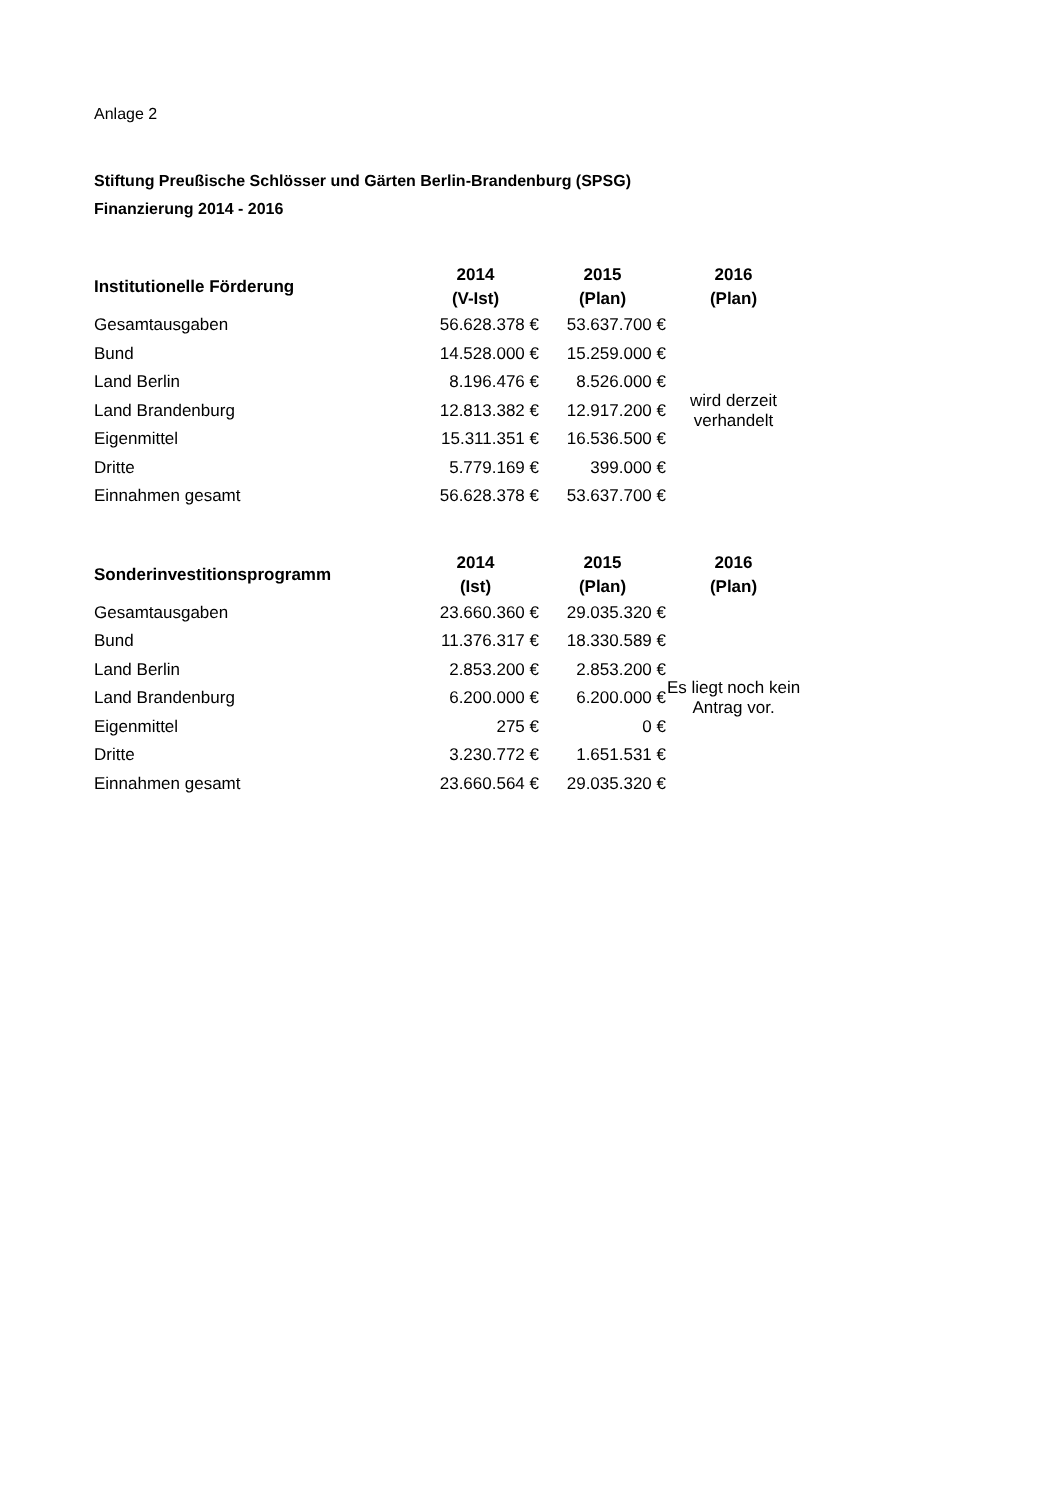Anlage 2
Stiftung Preußische Schlösser und Gärten Berlin-Brandenburg (SPSG)
Finanzierung 2014 - 2016
| Institutionelle Förderung | 2014 (V-Ist) | 2015 (Plan) | 2016 (Plan) |
| --- | --- | --- | --- |
| Gesamtausgaben | 56.628.378 € | 53.637.700 € | wird derzeit verhandelt |
| Bund | 14.528.000 € | 15.259.000 € | |
| Land Berlin | 8.196.476 € | 8.526.000 € | |
| Land Brandenburg | 12.813.382 € | 12.917.200 € | |
| Eigenmittel | 15.311.351 € | 16.536.500 € | |
| Dritte | 5.779.169 € | 399.000 € | |
| Einnahmen gesamt | 56.628.378 € | 53.637.700 € | |
| Sonderinvestitionsprogramm | 2014 (Ist) | 2015 (Plan) | 2016 (Plan) |
| --- | --- | --- | --- |
| Gesamtausgaben | 23.660.360 € | 29.035.320 € | Es liegt noch kein Antrag vor. |
| Bund | 11.376.317 € | 18.330.589 € | |
| Land Berlin | 2.853.200 € | 2.853.200 € | |
| Land Brandenburg | 6.200.000 € | 6.200.000 € | |
| Eigenmittel | 275 € | 0 € | |
| Dritte | 3.230.772 € | 1.651.531 € | |
| Einnahmen gesamt | 23.660.564 € | 29.035.320 € | |